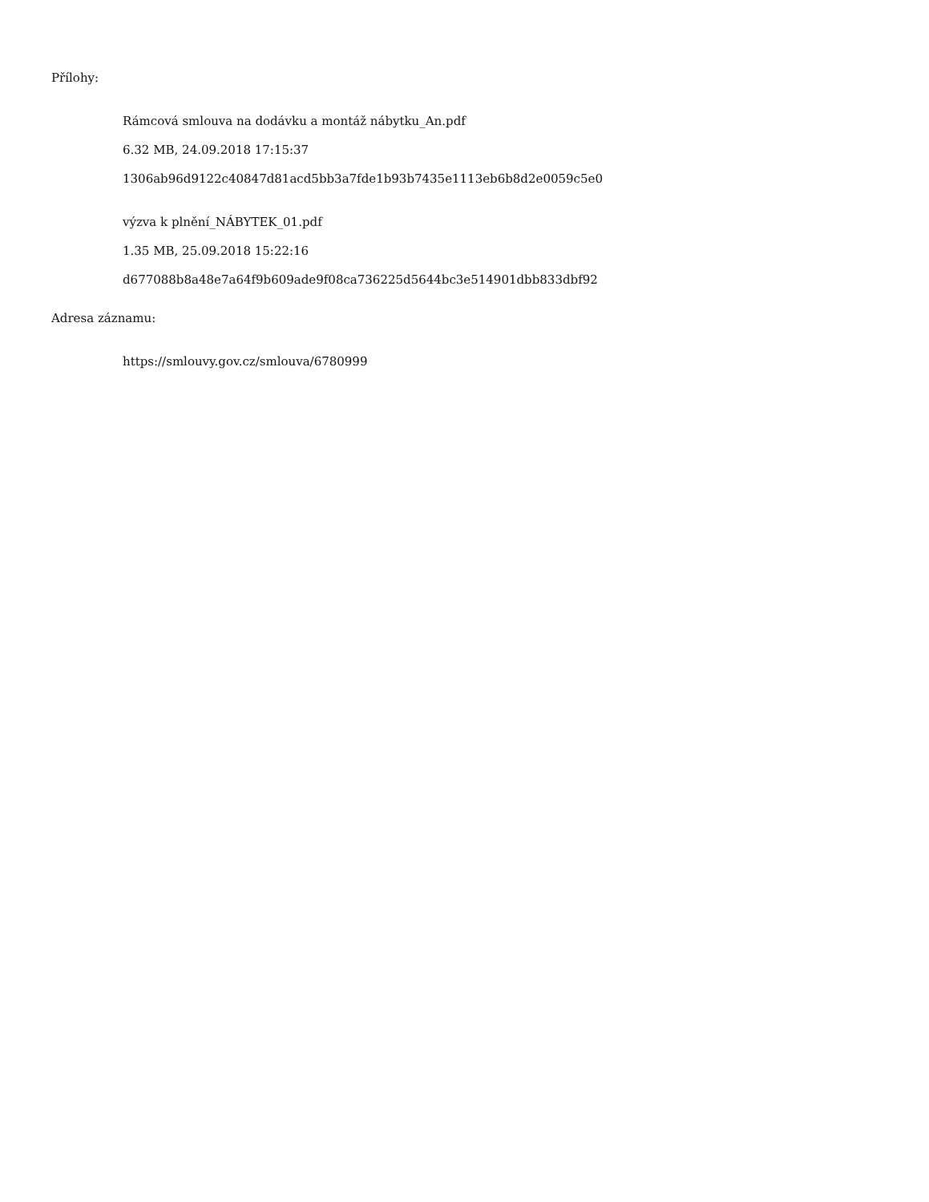Přílohy:
Rámcová smlouva na dodávku a montáž nábytku_An.pdf
6.32 MB, 24.09.2018 17:15:37
1306ab96d9122c40847d81acd5bb3a7fde1b93b7435e1113eb6b8d2e0059c5e0
výzva k plnění_NÁBYTEK_01.pdf
1.35 MB, 25.09.2018 15:22:16
d677088b8a48e7a64f9b609ade9f08ca736225d5644bc3e514901dbb833dbf92
Adresa záznamu:
https://smlouvy.gov.cz/smlouva/6780999